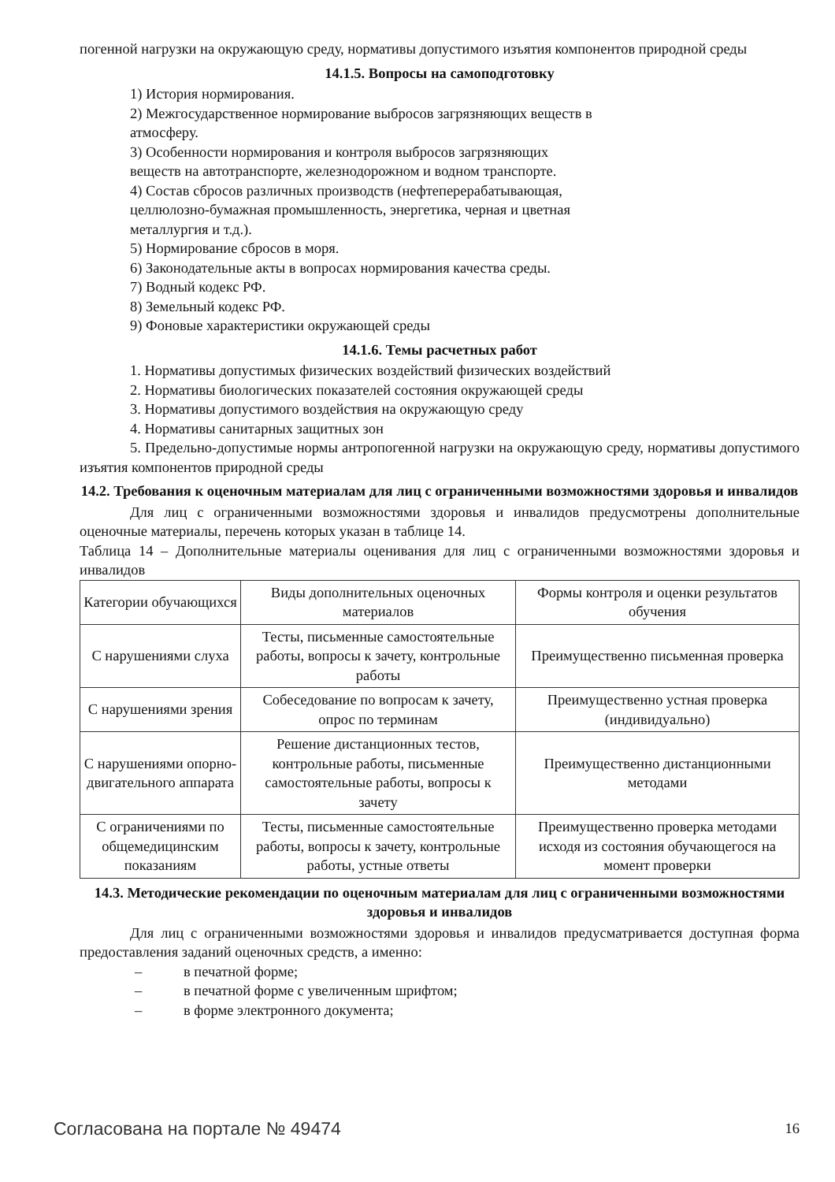погенной нагрузки на окружающую среду, нормативы допустимого изъятия компонентов природной среды
14.1.5. Вопросы на самоподготовку
1) История нормирования.
2) Межгосударственное нормирование выбросов загрязняющих веществ в
атмосферу.
3) Особенности нормирования и контроля выбросов загрязняющих
веществ на автотранспорте, железнодорожном и водном транспорте.
4) Состав сбросов различных производств (нефтеперерабатывающая,
целлюлозно-бумажная промышленность, энергетика, черная и цветная
металлургия и т.д.).
5) Нормирование сбросов в моря.
6) Законодательные акты в вопросах нормирования качества среды.
7) Водный кодекс РФ.
8) Земельный кодекс РФ.
9) Фоновые характеристики окружающей среды
14.1.6. Темы расчетных работ
1. Нормативы допустимых физических воздействий физических воздействий
2. Нормативы биологических показателей состояния окружающей среды
3. Нормативы допустимого воздействия на окружающую среду
4. Нормативы санитарных защитных зон
5. Предельно-допустимые нормы антропогенной нагрузки на окружающую среду, нормативы допустимого изъятия компонентов природной среды
14.2. Требования к оценочным материалам для лиц с ограниченными возможностями здоровья и инвалидов
Для лиц с ограниченными возможностями здоровья и инвалидов предусмотрены дополнительные оценочные материалы, перечень которых указан в таблице 14.
Таблица 14 – Дополнительные материалы оценивания для лиц с ограниченными возможностями здоровья и инвалидов
| Категории обучающихся | Виды дополнительных оценочных материалов | Формы контроля и оценки результатов обучения |
| С нарушениями слуха | Тесты, письменные самостоятельные работы, вопросы к зачету, контрольные работы | Преимущественно письменная проверка |
| С нарушениями зрения | Собеседование по вопросам к зачету, опрос по терминам | Преимущественно устная проверка (индивидуально) |
| С нарушениями опорно-двигательного аппарата | Решение дистанционных тестов, контрольные работы, письменные самостоятельные работы, вопросы к зачету | Преимущественно дистанционными методами |
| С ограничениями по общемедицинским показаниям | Тесты, письменные самостоятельные работы, вопросы к зачету, контрольные работы, устные ответы | Преимущественно проверка методами исходя из состояния обучающегося на момент проверки |
14.3. Методические рекомендации по оценочным материалам для лиц с ограниченными возможностями здоровья и инвалидов
Для лиц с ограниченными возможностями здоровья и инвалидов предусматривается доступная форма предоставления заданий оценочных средств, а именно:
– в печатной форме;
– в печатной форме с увеличенным шрифтом;
– в форме электронного документа;
Согласована на портале № 49474 16